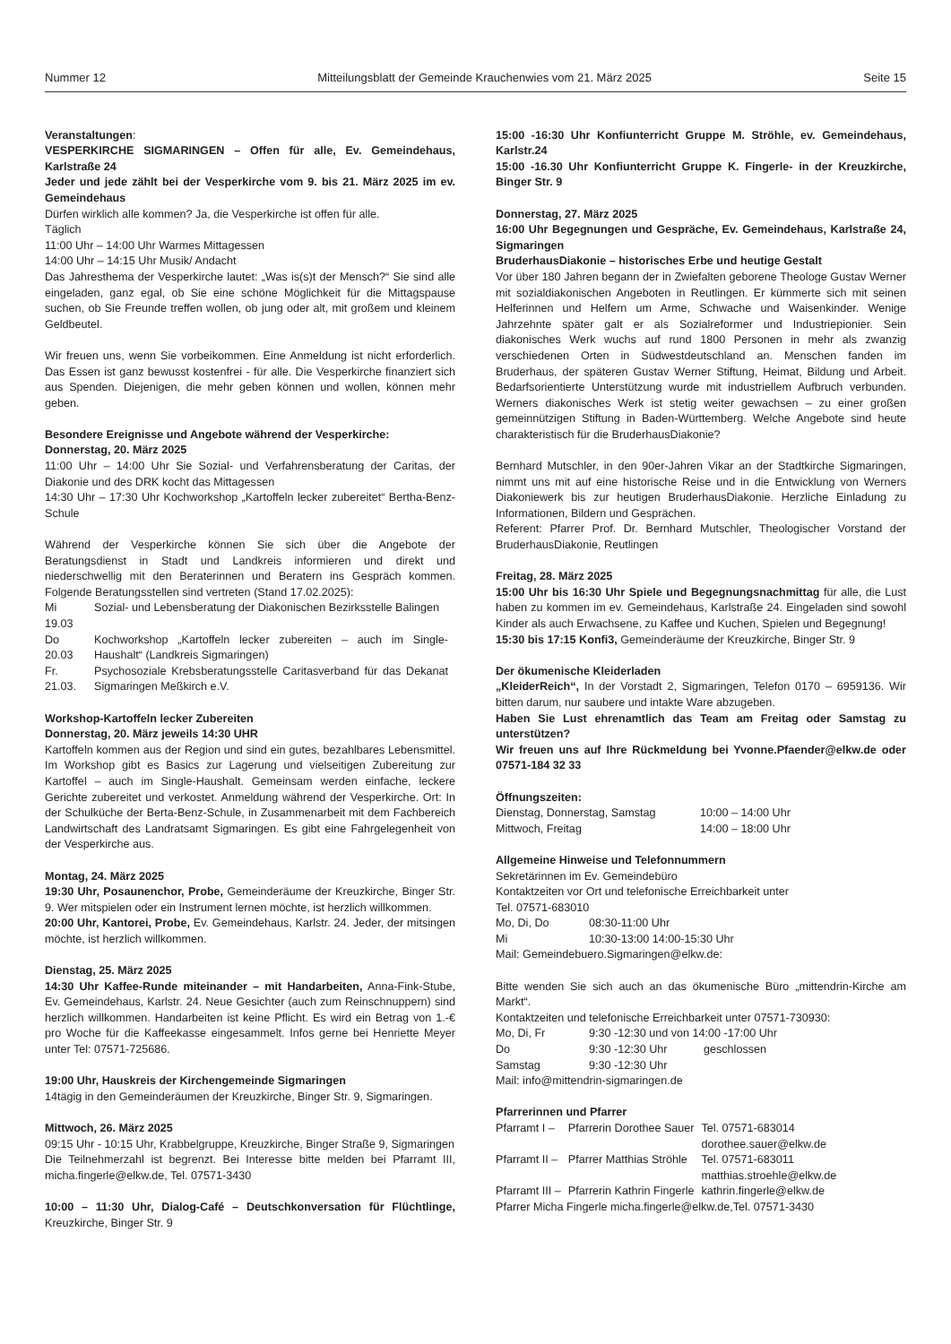Nummer 12 Mitteilungsblatt der Gemeinde Krauchenwies vom 21. März 2025 Seite 15
Veranstaltungen:
VESPERKIRCHE SIGMARINGEN – Offen für alle, Ev. Gemeindehaus, Karlstraße 24
Jeder und jede zählt bei der Vesperkirche vom 9. bis 21. März 2025 im ev. Gemeindehaus
Dürfen wirklich alle kommen? Ja, die Vesperkirche ist offen für alle.
Täglich
11:00 Uhr – 14:00 Uhr Warmes Mittagessen
14:00 Uhr – 14:15 Uhr Musik/ Andacht
Das Jahresthema der Vesperkirche lautet: „Was is(s)t der Mensch?“ Sie sind alle eingeladen, ganz egal, ob Sie eine schöne Möglichkeit für die Mittagspause suchen, ob Sie Freunde treffen wollen, ob jung oder alt, mit großem und kleinem Geldbeutel.
Wir freuen uns, wenn Sie vorbeikommen. Eine Anmeldung ist nicht erforderlich. Das Essen ist ganz bewusst kostenfrei - für alle. Die Vesperkirche finanziert sich aus Spenden. Diejenigen, die mehr geben können und wollen, können mehr geben.
Besondere Ereignisse und Angebote während der Vesperkirche:
Donnerstag, 20. März 2025
11:00 Uhr – 14:00 Uhr Sie Sozial- und Verfahrensberatung der Caritas, der Diakonie und des DRK kocht das Mittagessen
14:30 Uhr – 17:30 Uhr Kochworkshop „Kartoffeln lecker zubereitet“ Bertha-Benz-Schule
Während der Vesperkirche können Sie sich über die Angebote der Beratungsdienst in Stadt und Landkreis informieren und direkt und niederschwellig mit den Beraterinnen und Beratern ins Gespräch kommen. Folgende Beratungsstellen sind vertreten (Stand 17.02.2025):
| Mi 19.03 | Sozial- und Lebensberatung der Diakonischen Bezirksstelle Balingen |
| Do 20.03 | Kochworkshop „Kartoffeln lecker zubereiten – auch im Single-Haushalt“ (Landkreis Sigmaringen) |
| Fr. 21.03. | Psychosoziale Krebsberatungsstelle Caritasverband für das Dekanat Sigmaringen Meßkirch e.V. |
Workshop-Kartoffeln lecker Zubereiten
Donnerstag, 20. März jeweils 14:30 UHR
Kartoffeln kommen aus der Region und sind ein gutes, bezahlbares Lebensmittel. Im Workshop gibt es Basics zur Lagerung und vielseitigen Zubereitung zur Kartoffel – auch im Single-Haushalt. Gemeinsam werden einfache, leckere Gerichte zubereitet und verkostet. Anmeldung während der Vesperkirche. Ort: In der Schulküche der Berta-Benz-Schule, in Zusammenarbeit mit dem Fachbereich Landwirtschaft des Landratsamt Sigmaringen. Es gibt eine Fahrgelegenheit von der Vesperkirche aus.
Montag, 24. März 2025
19:30 Uhr, Posaunenchor, Probe, Gemeinderäume der Kreuzkirche, Binger Str. 9. Wer mitspielen oder ein Instrument lernen möchte, ist herzlich willkommen.
20:00 Uhr, Kantorei, Probe, Ev. Gemeindehaus, Karlstr. 24. Jeder, der mitsingen möchte, ist herzlich willkommen.
Dienstag, 25. März 2025
14:30 Uhr Kaffee-Runde miteinander – mit Handarbeiten, Anna-Fink-Stube, Ev. Gemeindehaus, Karlstr. 24. Neue Gesichter (auch zum Reinschnuppern) sind herzlich willkommen. Handarbeiten ist keine Pflicht. Es wird ein Betrag von 1.-€ pro Woche für die Kaffeekasse eingesammelt. Infos gerne bei Henriette Meyer unter Tel: 07571-725686.
19:00 Uhr, Hauskreis der Kirchengemeinde Sigmaringen
14tägig in den Gemeinderäumen der Kreuzkirche, Binger Str. 9, Sigmaringen.
Mittwoch, 26. März 2025
09:15 Uhr - 10:15 Uhr, Krabbelgruppe, Kreuzkirche, Binger Straße 9, Sigmaringen
Die Teilnehmerzahl ist begrenzt. Bei Interesse bitte melden bei Pfarramt III, micha.fingerle@elkw.de, Tel. 07571-3430
10:00 – 11:30 Uhr, Dialog-Café – Deutschkonversation für Flüchtlinge, Kreuzkirche, Binger Str. 9
15:00 -16:30 Uhr Konfiunterricht Gruppe M. Ströhle, ev. Gemeindehaus, Karlstr.24
15:00 -16.30 Uhr Konfiunterricht Gruppe K. Fingerle- in der Kreuzkirche, Binger Str. 9
Donnerstag, 27. März 2025
16:00 Uhr Begegnungen und Gespräche, Ev. Gemeindehaus, Karlstraße 24, Sigmaringen
BruderhausDiakonie – historisches Erbe und heutige Gestalt
Vor über 180 Jahren begann der in Zwiefalten geborene Theologe Gustav Werner mit sozialdiakonischen Angeboten in Reutlingen. Er kümmerte sich mit seinen Helferinnen und Helfern um Arme, Schwache und Waisenkinder. Wenige Jahrzehnte später galt er als Sozialreformer und Industriepionier. Sein diakonisches Werk wuchs auf rund 1800 Personen in mehr als zwanzig verschiedenen Orten in Südwestdeutschland an. Menschen fanden im Bruderhaus, der späteren Gustav Werner Stiftung, Heimat, Bildung und Arbeit. Bedarfsorientierte Unterstützung wurde mit industriellem Aufbruch verbunden. Werners diakonisches Werk ist stetig weiter gewachsen – zu einer großen gemeinnützigen Stiftung in Baden-Württemberg. Welche Angebote sind heute charakteristisch für die BruderhausDiakonie?
Bernhard Mutschler, in den 90er-Jahren Vikar an der Stadtkirche Sigmaringen, nimmt uns mit auf eine historische Reise und in die Entwicklung von Werners Diakoniewerk bis zur heutigen BruderhausDiakonie. Herzliche Einladung zu Informationen, Bildern und Gesprächen.
Referent: Pfarrer Prof. Dr. Bernhard Mutschler, Theologischer Vorstand der BruderhausDiakonie, Reutlingen
Freitag, 28. März 2025
15:00 Uhr bis 16:30 Uhr Spiele und Begegnungsnachmittag für alle, die Lust haben zu kommen im ev. Gemeindehaus, Karlstraße 24. Eingeladen sind sowohl Kinder als auch Erwachsene, zu Kaffee und Kuchen, Spielen und Begegnung!
15:30 bis 17:15 Konfi3, Gemeinderäume der Kreuzkirche, Binger Str. 9
Der ökumenische Kleiderladen
„KleiderReich“, In der Vorstadt 2, Sigmaringen, Telefon 0170 – 6959136. Wir bitten darum, nur saubere und intakte Ware abzugeben.
Haben Sie Lust ehrenamtlich das Team am Freitag oder Samstag zu unterstützen?
Wir freuen uns auf Ihre Rückmeldung bei Yvonne.Pfaender@elkw.de oder 07571-184 32 33
Öffnungszeiten:
| Dienstag, Donnerstag, Samstag | 10:00 – 14:00 Uhr |
| Mittwoch, Freitag | 14:00 – 18:00 Uhr |
Allgemeine Hinweise und Telefonnummern
Sekretärinnen im Ev. Gemeindebüro
Kontaktzeiten vor Ort und telefonische Erreichbarkeit unter
Tel. 07571-683010
| Mo, Di, Do | 08:30-11:00 Uhr |
| Mi | 10:30-13:00 14:00-15:30 Uhr |
Mail: Gemeindebuero.Sigmaringen@elkw.de:
Bitte wenden Sie sich auch an das ökumenische Büro „mittendrin-Kirche am Markt“.
Kontaktzeiten und telefonische Erreichbarkeit unter 07571-730930:
| Mo, Di, Fr | 9:30 -12:30 und von 14:00 -17:00 Uhr | |
| Do | 9:30 -12:30 Uhr | geschlossen |
| Samstag | 9:30 -12:30 Uhr | |
Mail: info@mittendrin-sigmaringen.de
Pfarrerinnen und Pfarrer
| Pfarramt I – | Pfarrerin Dorothee Sauer | Tel. 07571-683014 dorothee.sauer@elkw.de |
| Pfarramt II – | Pfarrer Matthias Ströhle | Tel. 07571-683011 matthias.stroehle@elkw.de |
| Pfarramt III – | Pfarrerin Kathrin Fingerle | kathrin.fingerle@elkw.de |
Pfarrer Micha Fingerle micha.fingerle@elkw.de,Tel. 07571-3430